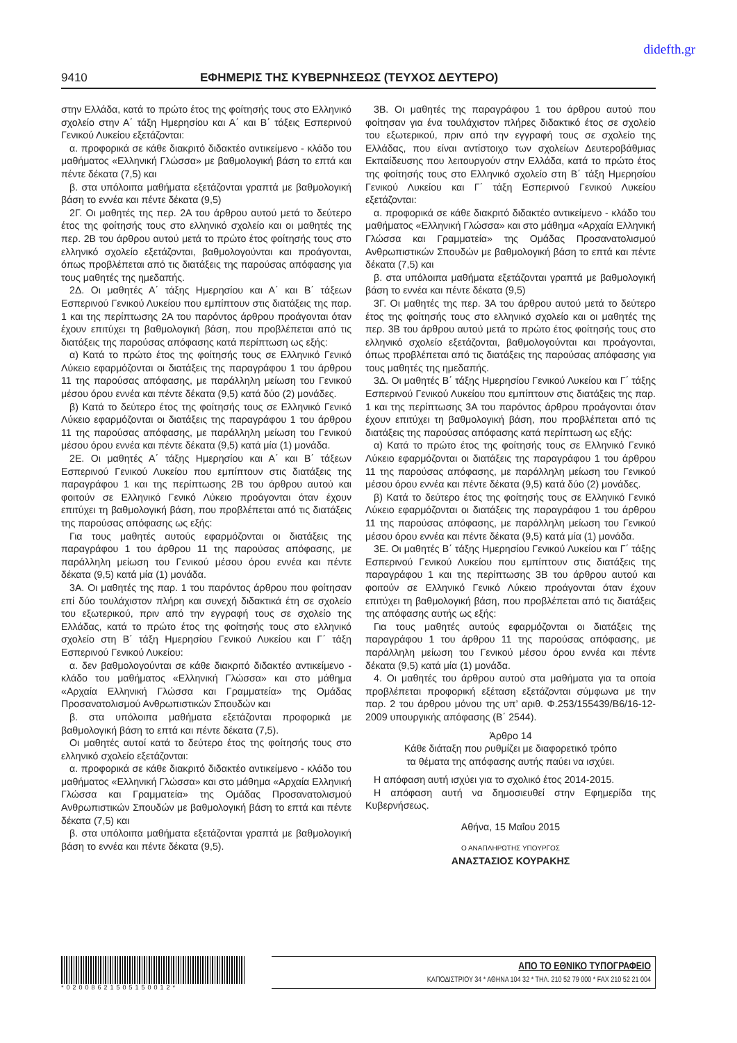didefth.gr
9410 ΕΦΗΜΕΡΙΣ ΤΗΣ ΚΥΒΕΡΝΗΣΕΩΣ (ΤΕΥΧΟΣ ΔΕΥΤΕΡΟ)
στην Ελλάδα, κατά το πρώτο έτος της φοίτησής τους στο Ελληνικό σχολείο στην Α΄ τάξη Ημερησίου και Α΄ και Β΄ τάξεις Εσπερινού Γενικού Λυκείου εξετάζονται:
α. προφορικά σε κάθε διακριτό διδακτέο αντικείμενο - κλάδο του μαθήματος «Ελληνική Γλώσσα» με βαθμολογική βάση το επτά και πέντε δέκατα (7,5) και
β. στα υπόλοιπα μαθήματα εξετάζονται γραπτά με βαθμολογική βάση το εννέα και πέντε δέκατα (9,5)
2Γ. Οι μαθητές της περ. 2Α του άρθρου αυτού μετά το δεύτερο έτος της φοίτησής τους στο ελληνικό σχολείο και οι μαθητές της περ. 2Β του άρθρου αυτού μετά το πρώτο έτος φοίτησής τους στο ελληνικό σχολείο εξετάζονται, βαθμολογούνται και προάγονται, όπως προβλέπεται από τις διατάξεις της παρούσας απόφασης για τους μαθητές της ημεδαπής.
2Δ. Οι μαθητές Α΄ τάξης Ημερησίου και Α΄ και Β΄ τάξεων Εσπερινού Γενικού Λυκείου που εμπίπτουν στις διατάξεις της παρ. 1 και της περίπτωσης 2Α του παρόντος άρθρου προάγονται όταν έχουν επιτύχει τη βαθμολογική βάση, που προβλέπεται από τις διατάξεις της παρούσας απόφασης κατά περίπτωση ως εξής:
α) Κατά το πρώτο έτος της φοίτησής τους σε Ελληνικό Γενικό Λύκειο εφαρμόζονται οι διατάξεις της παραγράφου 1 του άρθρου 11 της παρούσας απόφασης, με παράλληλη μείωση του Γενικού μέσου όρου εννέα και πέντε δέκατα (9,5) κατά δύο (2) μονάδες.
β) Κατά το δεύτερο έτος της φοίτησής τους σε Ελληνικό Γενικό Λύκειο εφαρμόζονται οι διατάξεις της παραγράφου 1 του άρθρου 11 της παρούσας απόφασης, με παράλληλη μείωση του Γενικού μέσου όρου εννέα και πέντε δέκατα (9,5) κατά μία (1) μονάδα.
2Ε. Οι μαθητές Α΄ τάξης Ημερησίου και Α΄ και Β΄ τάξεων Εσπερινού Γενικού Λυκείου που εμπίπτουν στις διατάξεις της παραγράφου 1 και της περίπτωσης 2Β του άρθρου αυτού και φοιτούν σε Ελληνικό Γενικό Λύκειο προάγονται όταν έχουν επιτύχει τη βαθμολογική βάση, που προβλέπεται από τις διατάξεις της παρούσας απόφασης ως εξής:
Για τους μαθητές αυτούς εφαρμόζονται οι διατάξεις της παραγράφου 1 του άρθρου 11 της παρούσας απόφασης, με παράλληλη μείωση του Γενικού μέσου όρου εννέα και πέντε δέκατα (9,5) κατά μία (1) μονάδα.
3Α. Οι μαθητές της παρ. 1 του παρόντος άρθρου που φοίτησαν επί δύο τουλάχιστον πλήρη και συνεχή διδακτικά έτη σε σχολείο του εξωτερικού, πριν από την εγγραφή τους σε σχολείο της Ελλάδας, κατά το πρώτο έτος της φοίτησής τους στο ελληνικό σχολείο στη Β΄ τάξη Ημερησίου Γενικού Λυκείου και Γ΄ τάξη Εσπερινού Γενικού Λυκείου:
α. δεν βαθμολογούνται σε κάθε διακριτό διδακτέο αντικείμενο - κλάδο του μαθήματος «Ελληνική Γλώσσα» και στο μάθημα «Αρχαία Ελληνική Γλώσσα και Γραμματεία» της Ομάδας Προσανατολισμού Ανθρωπιστικών Σπουδών και
β. στα υπόλοιπα μαθήματα εξετάζονται προφορικά με βαθμολογική βάση το επτά και πέντε δέκατα (7,5).
Οι μαθητές αυτοί κατά το δεύτερο έτος της φοίτησής τους στο ελληνικό σχολείο εξετάζονται:
α. προφορικά σε κάθε διακριτό διδακτέο αντικείμενο - κλάδο του μαθήματος «Ελληνική Γλώσσα» και στο μάθημα «Αρχαία Ελληνική Γλώσσα και Γραμματεία» της Ομάδας Προσανατολισμού Ανθρωπιστικών Σπουδών με βαθμολογική βάση το επτά και πέντε δέκατα (7,5) και
β. στα υπόλοιπα μαθήματα εξετάζονται γραπτά με βαθμολογική βάση το εννέα και πέντε δέκατα (9,5).
3Β. Οι μαθητές της παραγράφου 1 του άρθρου αυτού που φοίτησαν για ένα τουλάχιστον πλήρες διδακτικό έτος σε σχολείο του εξωτερικού, πριν από την εγγραφή τους σε σχολείο της Ελλάδας, που είναι αντίστοιχο των σχολείων Δευτεροβάθμιας Εκπαίδευσης που λειτουργούν στην Ελλάδα, κατά το πρώτο έτος της φοίτησής τους στο Ελληνικό σχολείο στη Β΄ τάξη Ημερησίου Γενικού Λυκείου και Γ΄ τάξη Εσπερινού Γενικού Λυκείου εξετάζονται:
α. προφορικά σε κάθε διακριτό διδακτέο αντικείμενο - κλάδο του μαθήματος «Ελληνική Γλώσσα» και στο μάθημα «Αρχαία Ελληνική Γλώσσα και Γραμματεία» της Ομάδας Προσανατολισμού Ανθρωπιστικών Σπουδών με βαθμολογική βάση το επτά και πέντε δέκατα (7,5) και
β. στα υπόλοιπα μαθήματα εξετάζονται γραπτά με βαθμολογική βάση το εννέα και πέντε δέκατα (9,5)
3Γ. Οι μαθητές της περ. 3Α του άρθρου αυτού μετά το δεύτερο έτος της φοίτησής τους στο ελληνικό σχολείο και οι μαθητές της περ. 3Β του άρθρου αυτού μετά το πρώτο έτος φοίτησής τους στο ελληνικό σχολείο εξετάζονται, βαθμολογούνται και προάγονται, όπως προβλέπεται από τις διατάξεις της παρούσας απόφασης για τους μαθητές της ημεδαπής.
3Δ. Οι μαθητές Β΄ τάξης Ημερησίου Γενικού Λυκείου και Γ΄ τάξης Εσπερινού Γενικού Λυκείου που εμπίπτουν στις διατάξεις της παρ. 1 και της περίπτωσης 3Α του παρόντος άρθρου προάγονται όταν έχουν επιτύχει τη βαθμολογική βάση, που προβλέπεται από τις διατάξεις της παρούσας απόφασης κατά περίπτωση ως εξής:
α) Κατά το πρώτο έτος της φοίτησής τους σε Ελληνικό Γενικό Λύκειο εφαρμόζονται οι διατάξεις της παραγράφου 1 του άρθρου 11 της παρούσας απόφασης, με παράλληλη μείωση του Γενικού μέσου όρου εννέα και πέντε δέκατα (9,5) κατά δύο (2) μονάδες.
β) Κατά το δεύτερο έτος της φοίτησής τους σε Ελληνικό Γενικό Λύκειο εφαρμόζονται οι διατάξεις της παραγράφου 1 του άρθρου 11 της παρούσας απόφασης, με παράλληλη μείωση του Γενικού μέσου όρου εννέα και πέντε δέκατα (9,5) κατά μία (1) μονάδα.
3Ε. Οι μαθητές Β΄ τάξης Ημερησίου Γενικού Λυκείου και Γ΄ τάξης Εσπερινού Γενικού Λυκείου που εμπίπτουν στις διατάξεις της παραγράφου 1 και της περίπτωσης 3Β του άρθρου αυτού και φοιτούν σε Ελληνικό Γενικό Λύκειο προάγονται όταν έχουν επιτύχει τη βαθμολογική βάση, που προβλέπεται από τις διατάξεις της απόφασης αυτής ως εξής:
Για τους μαθητές αυτούς εφαρμόζονται οι διατάξεις της παραγράφου 1 του άρθρου 11 της παρούσας απόφασης, με παράλληλη μείωση του Γενικού μέσου όρου εννέα και πέντε δέκατα (9,5) κατά μία (1) μονάδα.
4. Οι μαθητές του άρθρου αυτού στα μαθήματα για τα οποία προβλέπεται προφορική εξέταση εξετάζονται σύμφωνα με την παρ. 2 του άρθρου μόνου της υπ’ αριθ. Φ.253/155439/Β6/16-12-2009 υπουργικής απόφασης (Β΄ 2544).
Άρθρο 14
Κάθε διάταξη που ρυθμίζει με διαφορετικό τρόπο
τα θέματα της απόφασης αυτής παύει να ισχύει.
Η απόφαση αυτή ισχύει για το σχολικό έτος 2014-2015.
Η απόφαση αυτή να δημοσιευθεί στην Εφημερίδα της Κυβερνήσεως.
Αθήνα, 15 Μαΐου 2015
Ο ΑΝΑΠΛΗΡΩΤΗΣ ΥΠΟΥΡΓΟΣ
ΑΝΑΣΤΑΣΙΟΣ ΚΟΥΡΑΚΗΣ
*02008621505150012*
ΑΠΟ ΤΟ ΕΘΝΙΚΟ ΤΥΠΟΓΡΑΦΕΙΟ
ΚΑΠΟΔΙΣΤΡΙΟΥ 34 * ΑΘΗΝΑ 104 32 * ΤΗΛ. 210 52 79 000 * FAX 210 52 21 004